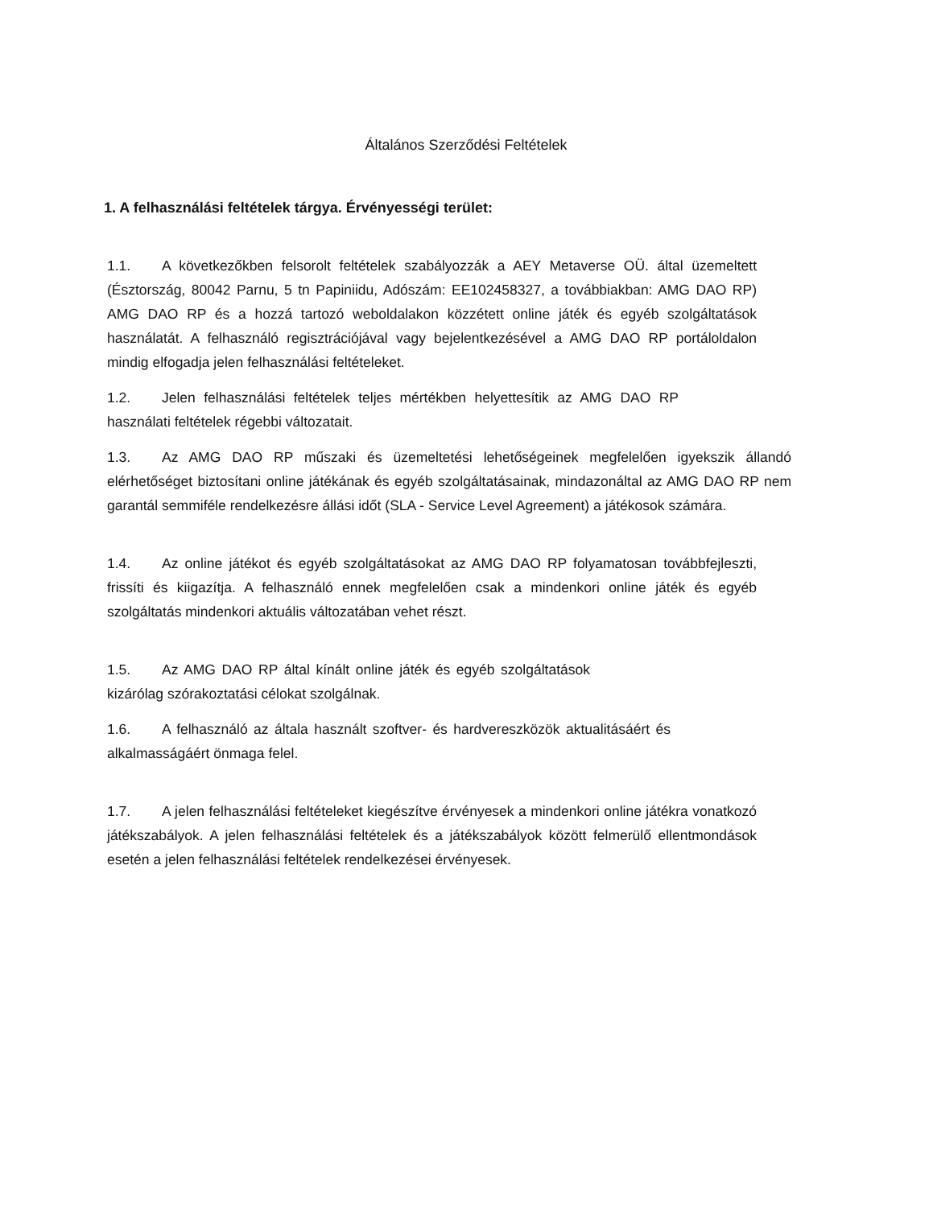Általános Szerződési Feltételek
1. A felhasználási feltételek tárgya. Érvényességi terület:
1.1. A következőkben felsorolt feltételek szabályozzák a AEY Metaverse OÜ. által üzemeltett (Észtország, 80042 Parnu, 5 tn Papiniidu, Adószám: EE102458327, a továbbiakban: AMG DAO RP) AMG DAO RP és a hozzá tartozó weboldalakon közzétett online játék és egyéb szolgáltatások használatát. A felhasználó regisztrációjával vagy bejelentkezésével a AMG DAO RP portáloldalon mindig elfogadja jelen felhasználási feltételeket.
1.2. Jelen felhasználási feltételek teljes mértékben helyettesítik az AMG DAO RP használati feltételek régebbi változatait.
1.3. Az AMG DAO RP műszaki és üzemeltetési lehetőségeinek megfelelően igyekszik állandó elérhetőséget biztosítani online játékának és egyéb szolgáltatásainak, mindazonáltal az AMG DAO RP nem garantál semmiféle rendelkezésre állási időt (SLA - Service Level Agreement) a játékosok számára.
1.4. Az online játékot és egyéb szolgáltatásokat az AMG DAO RP folyamatosan továbbfejleszti, frissíti és kiigazítja. A felhasználó ennek megfelelően csak a mindenkori online játék és egyéb szolgáltatás mindenkori aktuális változatában vehet részt.
1.5. Az AMG DAO RP által kínált online játék és egyéb szolgáltatások kizárólag szórakoztatási célokat szolgálnak.
1.6. A felhasználó az általa használt szoftver- és hardvereszközök aktualitásáért és alkalmasságáért önmaga felel.
1.7. A jelen felhasználási feltételeket kiegészítve érvényesek a mindenkori online játékra vonatkozó játékszabályok. A jelen felhasználási feltételek és a játékszabályok között felmerülő ellentmondások esetén a jelen felhasználási feltételek rendelkezései érvényesek.